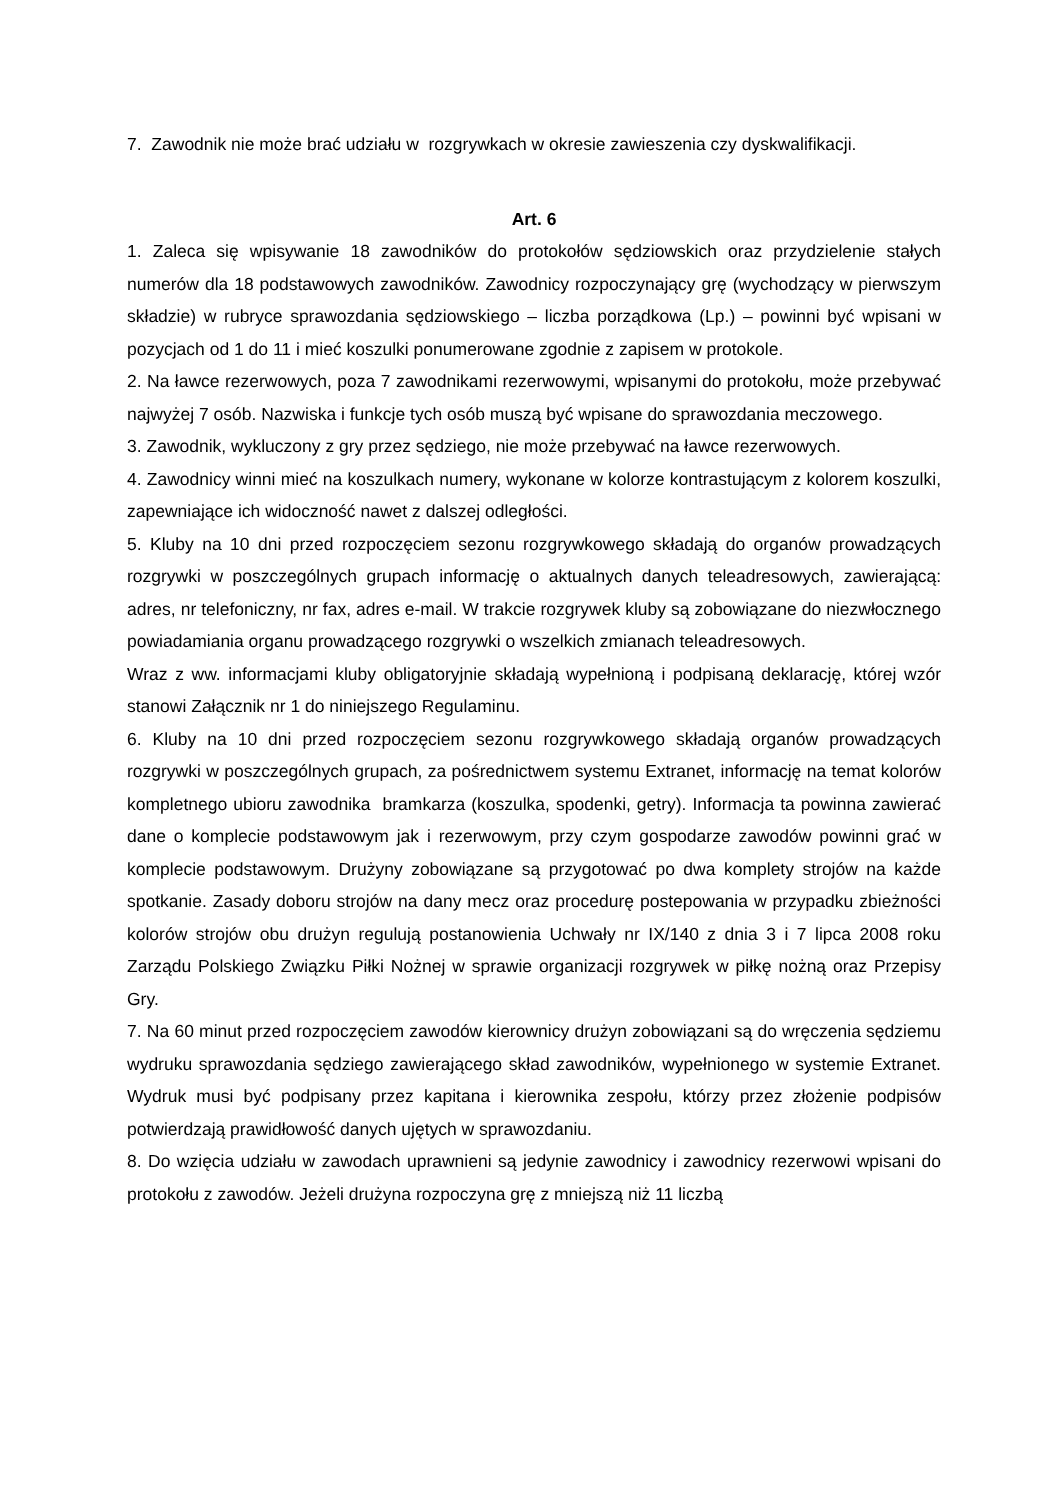7. Zawodnik nie może brać udziału w rozgrywkach w okresie zawieszenia czy dyskwalifikacji.
Art. 6
1. Zaleca się wpisywanie 18 zawodników do protokołów sędziowskich oraz przydzielenie stałych numerów dla 18 podstawowych zawodników. Zawodnicy rozpoczynający grę (wychodzący w pierwszym składzie) w rubryce sprawozdania sędziowskiego – liczba porządkowa (Lp.) – powinni być wpisani w pozycjach od 1 do 11 i mieć koszulki ponumerowane zgodnie z zapisem w protokole.
2. Na ławce rezerwowych, poza 7 zawodnikami rezerwowymi, wpisanymi do protokołu, może przebywać najwyżej 7 osób. Nazwiska i funkcje tych osób muszą być wpisane do sprawozdania meczowego.
3. Zawodnik, wykluczony z gry przez sędziego, nie może przebywać na ławce rezerwowych.
4. Zawodnicy winni mieć na koszulkach numery, wykonane w kolorze kontrastującym z kolorem koszulki, zapewniające ich widoczność nawet z dalszej odległości.
5. Kluby na 10 dni przed rozpoczęciem sezonu rozgrywkowego składają do organów prowadzących rozgrywki w poszczególnych grupach informację o aktualnych danych teleadresowych, zawierającą: adres, nr telefoniczny, nr fax, adres e-mail. W trakcie rozgrywek kluby są zobowiązane do niezwłocznego powiadamiania organu prowadzącego rozgrywki o wszelkich zmianach teleadresowych.
Wraz z ww. informacjami kluby obligatoryjnie składają wypełnioną i podpisaną deklarację, której wzór stanowi Załącznik nr 1 do niniejszego Regulaminu.
6. Kluby na 10 dni przed rozpoczęciem sezonu rozgrywkowego składają organów prowadzących rozgrywki w poszczególnych grupach, za pośrednictwem systemu Extranet, informację na temat kolorów kompletnego ubioru zawodnika bramkarza (koszulka, spodenki, getry). Informacja ta powinna zawierać dane o komplecie podstawowym jak i rezerwowym, przy czym gospodarze zawodów powinni grać w komplecie podstawowym. Drużyny zobowiązane są przygotować po dwa komplety strojów na każde spotkanie. Zasady doboru strojów na dany mecz oraz procedurę postepowania w przypadku zbieżności kolorów strojów obu drużyn regulują postanowienia Uchwały nr IX/140 z dnia 3 i 7 lipca 2008 roku Zarządu Polskiego Związku Piłki Nożnej w sprawie organizacji rozgrywek w piłkę nożną oraz Przepisy Gry.
7. Na 60 minut przed rozpoczęciem zawodów kierownicy drużyn zobowiązani są do wręczenia sędziemu wydruku sprawozdania sędziego zawierającego skład zawodników, wypełnionego w systemie Extranet. Wydruk musi być podpisany przez kapitana i kierownika zespołu, którzy przez złożenie podpisów potwierdzają prawidłowość danych ujętych w sprawozdaniu.
8. Do wzięcia udziału w zawodach uprawnieni są jedynie zawodnicy i zawodnicy rezerwowi wpisani do protokołu z zawodów. Jeżeli drużyna rozpoczyna grę z mniejszą niż 11 liczbą